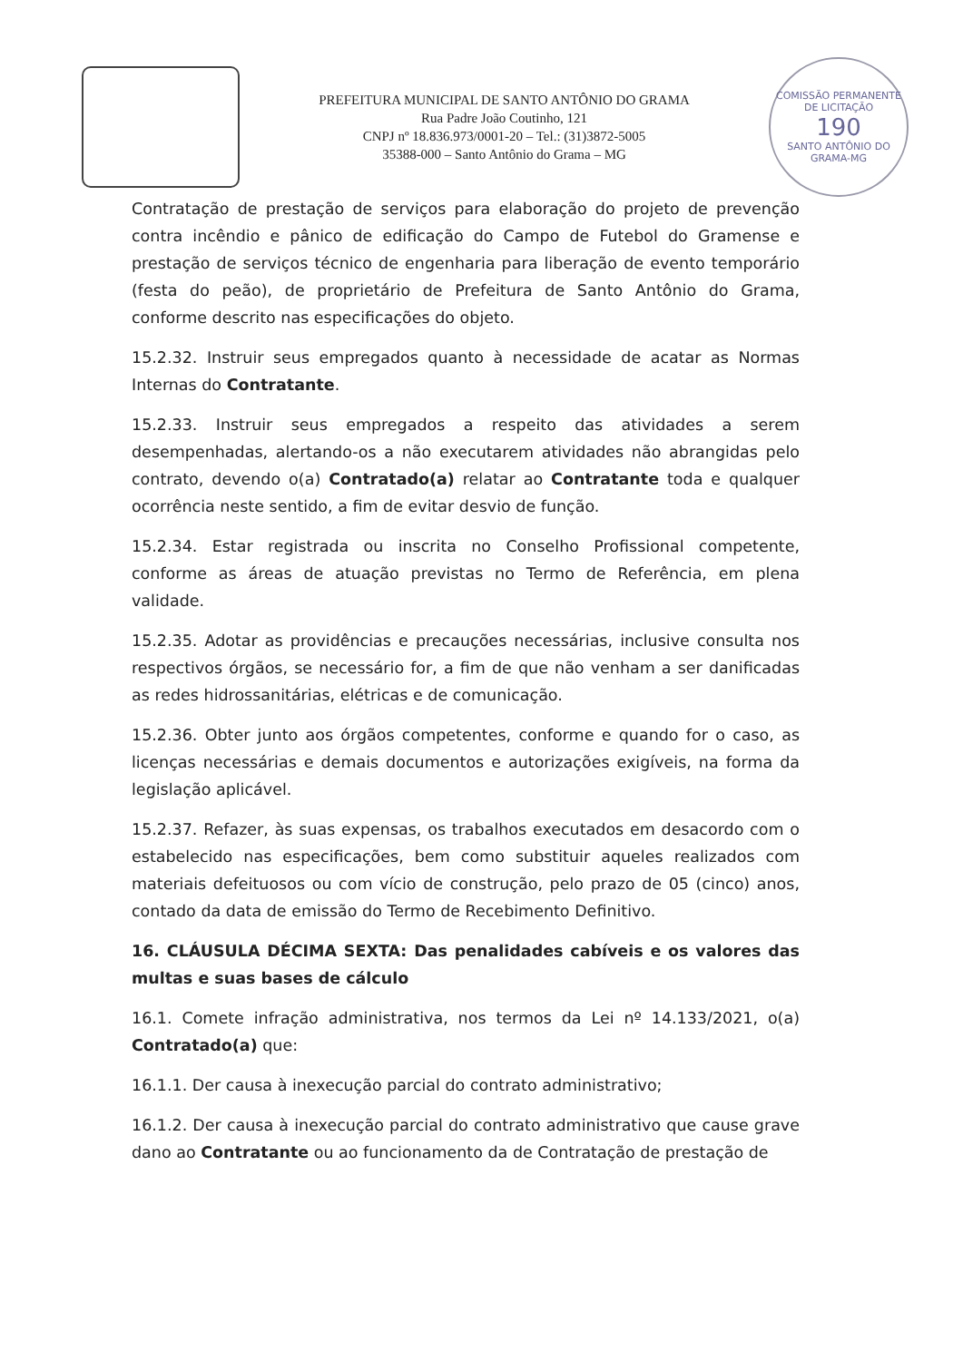PREFEITURA MUNICIPAL DE SANTO ANTÔNIO DO GRAMA
Rua Padre João Coutinho, 121
CNPJ nº 18.836.973/0001-20 – Tel.: (31)3872-5005
35388-000 – Santo Antônio do Grama – MG
COMISSÃO PERMANENTE DE LICITAÇÃO
190
SANTO ANTÔNIO DO GRAMA-MG
Contratação de prestação de serviços para elaboração do projeto de prevenção contra incêndio e pânico de edificação do Campo de Futebol do Gramense e prestação de serviços técnico de engenharia para liberação de evento temporário (festa do peão), de proprietário de Prefeitura de Santo Antônio do Grama, conforme descrito nas especificações do objeto.
15.2.32. Instruir seus empregados quanto à necessidade de acatar as Normas Internas do Contratante.
15.2.33. Instruir seus empregados a respeito das atividades a serem desempenhadas, alertando-os a não executarem atividades não abrangidas pelo contrato, devendo o(a) Contratado(a) relatar ao Contratante toda e qualquer ocorrência neste sentido, a fim de evitar desvio de função.
15.2.34. Estar registrada ou inscrita no Conselho Profissional competente, conforme as áreas de atuação previstas no Termo de Referência, em plena validade.
15.2.35. Adotar as providências e precauções necessárias, inclusive consulta nos respectivos órgãos, se necessário for, a fim de que não venham a ser danificadas as redes hidrossanitárias, elétricas e de comunicação.
15.2.36. Obter junto aos órgãos competentes, conforme e quando for o caso, as licenças necessárias e demais documentos e autorizações exigíveis, na forma da legislação aplicável.
15.2.37. Refazer, às suas expensas, os trabalhos executados em desacordo com o estabelecido nas especificações, bem como substituir aqueles realizados com materiais defeituosos ou com vício de construção, pelo prazo de 05 (cinco) anos, contado da data de emissão do Termo de Recebimento Definitivo.
16. CLÁUSULA DÉCIMA SEXTA: Das penalidades cabíveis e os valores das multas e suas bases de cálculo
16.1. Comete infração administrativa, nos termos da Lei nº 14.133/2021, o(a) Contratado(a) que:
16.1.1. Der causa à inexecução parcial do contrato administrativo;
16.1.2. Der causa à inexecução parcial do contrato administrativo que cause grave dano ao Contratante ou ao funcionamento da de Contratação de prestação de